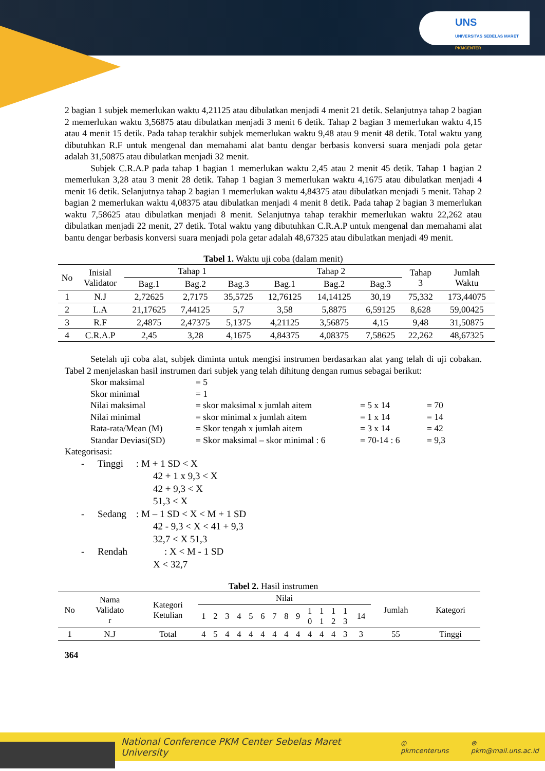UNS
UNIVERSITAS SEBELAS MARET PKMCENTER
2 bagian 1 subjek memerlukan waktu 4,21125 atau dibulatkan menjadi 4 menit 21 detik. Selanjutnya tahap 2 bagian 2 memerlukan waktu 3,56875 atau dibulatkan menjadi 3 menit 6 detik. Tahap 2 bagian 3 memerlukan waktu 4,15 atau 4 menit 15 detik. Pada tahap terakhir subjek memerlukan waktu 9,48 atau 9 menit 48 detik. Total waktu yang dibutuhkan R.F untuk mengenal dan memahami alat bantu dengar berbasis konversi suara menjadi pola getar adalah 31,50875 atau dibulatkan menjadi 32 menit.
Subjek C.R.A.P pada tahap 1 bagian 1 memerlukan waktu 2,45 atau 2 menit 45 detik. Tahap 1 bagian 2 memerlukan 3,28 atau 3 menit 28 detik. Tahap 1 bagian 3 memerlukan waktu 4,1675 atau dibulatkan menjadi 4 menit 16 detik. Selanjutnya tahap 2 bagian 1 memerlukan waktu 4,84375 atau dibulatkan menjadi 5 menit. Tahap 2 bagian 2 memerlukan waktu 4,08375 atau dibulatkan menjadi 4 menit 8 detik. Pada tahap 2 bagian 3 memerlukan waktu 7,58625 atau dibulatkan menjadi 8 menit. Selanjutnya tahap terakhir memerlukan waktu 22,262 atau dibulatkan menjadi 22 menit, 27 detik. Total waktu yang dibutuhkan C.R.A.P untuk mengenal dan memahami alat bantu dengar berbasis konversi suara menjadi pola getar adalah 48,67325 atau dibulatkan menjadi 49 menit.
Tabel 1. Waktu uji coba (dalam menit)
| No | Inisial Validator | Tahap 1 | | | Tahap 2 | | | Tahap 3 | Jumlah Waktu |
| --- | --- | --- | --- | --- | --- | --- | --- | --- | --- |
| | | Bag.1 | Bag.2 | Bag.3 | Bag.1 | Bag.2 | Bag.3 | | |
| 1 | N.J | 2,72625 | 2,7175 | 35,5725 | 12,76125 | 14,14125 | 30,19 | 75,332 | 173,44075 |
| 2 | L.A | 21,17625 | 7,44125 | 5,7 | 3,58 | 5,8875 | 6,59125 | 8,628 | 59,00425 |
| 3 | R.F | 2,4875 | 2,47375 | 5,1375 | 4,21125 | 3,56875 | 4,15 | 9,48 | 31,50875 |
| 4 | C.R.A.P | 2,45 | 3,28 | 4,1675 | 4,84375 | 4,08375 | 7,58625 | 22,262 | 48,67325 |
Setelah uji coba alat, subjek diminta untuk mengisi instrumen berdasarkan alat yang telah di uji cobakan. Tabel 2 menjelaskan hasil instrumen dari subjek yang telah dihitung dengan rumus sebagai berikut:
Skor maksimal = 5 Skor minimal = 1 Nilai maksimal = skor maksimal x jumlah aitem = 5 x 14 = 70 Nilai minimal = skor minimal x jumlah aitem = 1 x 14 = 14 Rata-rata/Mean (M) = Skor tengah x jumlah aitem = 3 x 14 = 42 Standar Deviasi(SD) = Skor maksimal – skor minimal : 6 = 70-14 : 6 = 9,3
Kategorisasi:
- Tinggi: M + 1 SD < X
42 + 1 x 9,3 < X
42 + 9,3 < X
51,3 < X
- Sedang: M – 1 SD < X < M + 1 SD
42 - 9,3 < X < 41 + 9,3
32,7 < X 51,3
- Rendah: X < M - 1 SD
X < 32,7
Tabel 2. Hasil instrumen
| No | Nama Validato r | Kategori Ketulian | Nilai | | | | | | | | | | | | | | Jumlah | Kategori |
| --- | --- | --- | --- | --- | --- | --- | --- | --- | --- | --- | --- | --- | --- | --- | --- | --- | --- | --- |
| | | | 1 | 2 | 3 | 4 | 5 | 6 | 7 | 8 | 9 | 1 0 | 1 1 | 1 2 | 1 3 | 14 | | |
| 1 | N.J | Total | 4 | 5 | 4 | 4 | 4 | 4 | 4 | 4 | 4 | 4 | 4 | 4 | 3 | 3 | 55 | Tinggi |
364
National Conference PKM Center Sebelas Maret University ◎ pkmcenteruns ⊛ pkm@mail.uns.ac.id